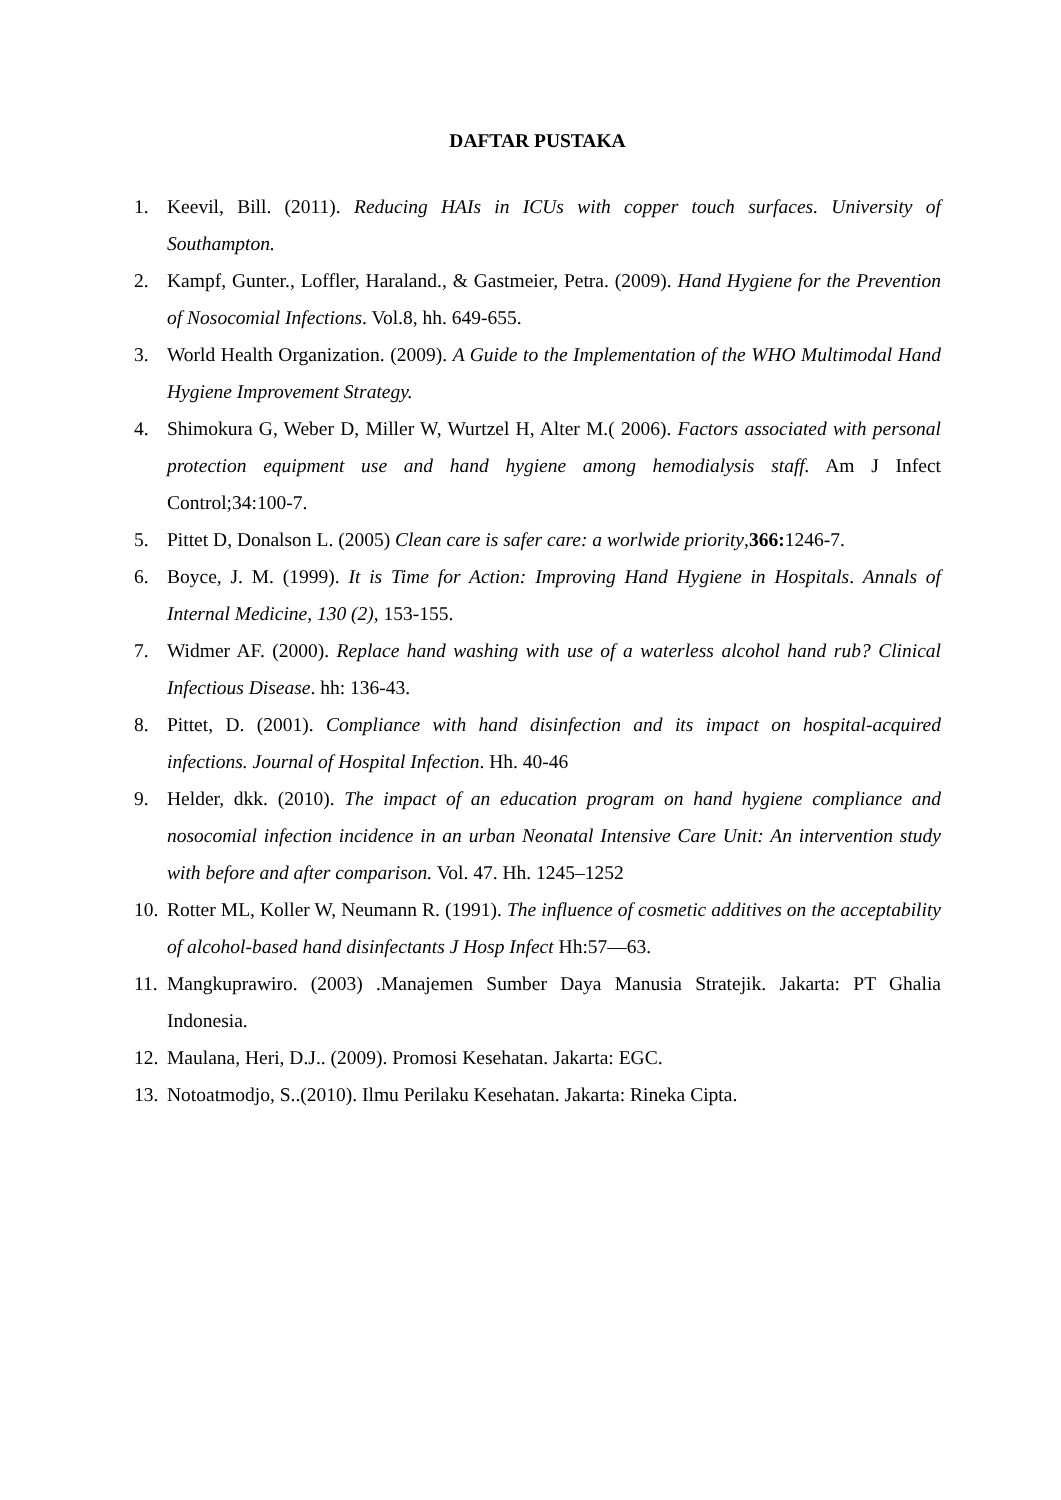DAFTAR PUSTAKA
1. Keevil, Bill. (2011). Reducing HAIs in ICUs with copper touch surfaces. University of Southampton.
2. Kampf, Gunter., Loffler, Haraland., & Gastmeier, Petra. (2009). Hand Hygiene for the Prevention of Nosocomial Infections. Vol.8, hh. 649-655.
3. World Health Organization. (2009). A Guide to the Implementation of the WHO Multimodal Hand Hygiene Improvement Strategy.
4. Shimokura G, Weber D, Miller W, Wurtzel H, Alter M.( 2006). Factors associated with personal protection equipment use and hand hygiene among hemodialysis staff. Am J Infect Control;34:100-7.
5. Pittet D, Donalson L. (2005) Clean care is safer care: a worlwide priority,366: 1246-7.
6. Boyce, J. M. (1999). It is Time for Action: Improving Hand Hygiene in Hospitals. Annals of Internal Medicine, 130 (2), 153-155.
7. Widmer AF. (2000). Replace hand washing with use of a waterless alcohol hand rub? Clinical Infectious Disease. hh: 136-43.
8. Pittet, D. (2001). Compliance with hand disinfection and its impact on hospital-acquired infections. Journal of Hospital Infection. Hh. 40-46
9. Helder, dkk. (2010). The impact of an education program on hand hygiene compliance and nosocomial infection incidence in an urban Neonatal Intensive Care Unit: An intervention study with before and after comparison. Vol. 47. Hh. 1245–1252
10. Rotter ML, Koller W, Neumann R. (1991). The influence of cosmetic additives on the acceptability of alcohol-based hand disinfectants J Hosp Infect Hh:57—63.
11. Mangkuprawiro. (2003) .Manajemen Sumber Daya Manusia Stratejik. Jakarta: PT Ghalia Indonesia.
12. Maulana, Heri, D.J.. (2009). Promosi Kesehatan. Jakarta: EGC.
13. Notoatmodjo, S..(2010). Ilmu Perilaku Kesehatan. Jakarta: Rineka Cipta.